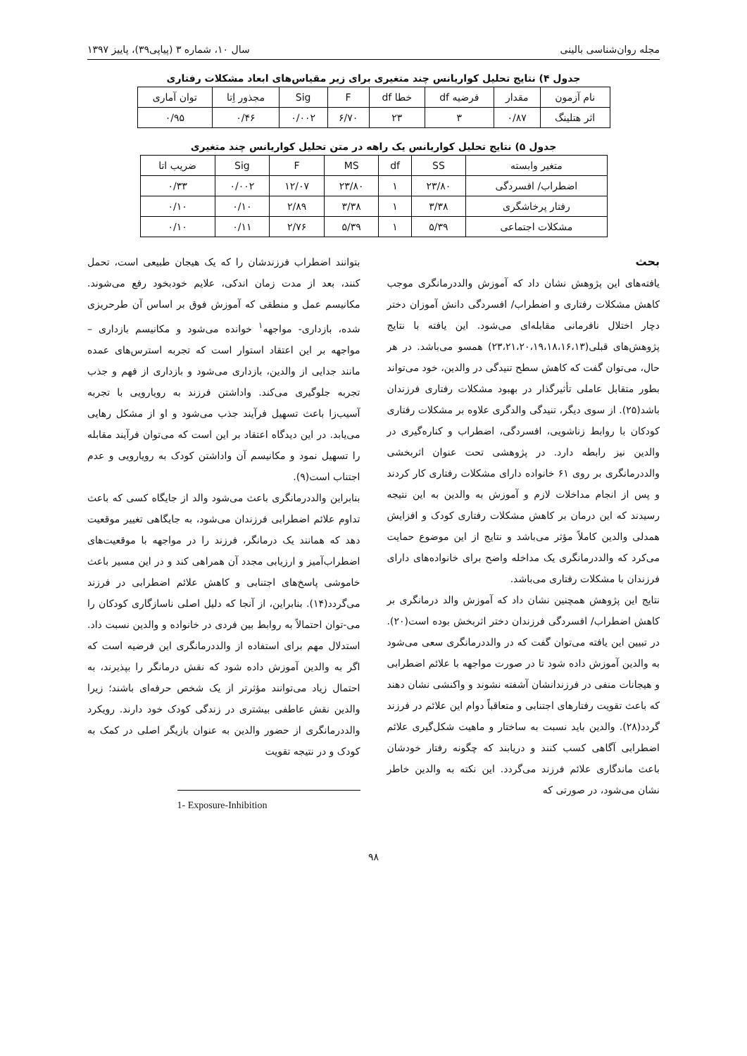مجله روان‌شناسی بالینی سال ۱۰، شماره ۳ (پیاپی۳۹)، پاییز ۱۳۹۷
جدول ۴) نتایج تحلیل کواریانس چند متغیری برای زیر مقیاس‌های ابعاد مشکلات رفتاری
| نام آزمون | مقدار | فرضیه df | خطا df | F | Sig | مجذور اِتا | توان آماری |
| --- | --- | --- | --- | --- | --- | --- | --- |
| اثر هتلینگ | ۰/۸۷ | ۳ | ۲۳ | ۶/۷۰ | ۰/۰۰۲ | ۰/۴۶ | ۰/۹۵ |
جدول ۵) نتایج تحلیل کواریانس یک راهه در متن تحلیل کواریانس چند متغیری
| متغیر وابسته | SS | df | MS | F | Sig | ضریب اتا |
| --- | --- | --- | --- | --- | --- | --- |
| اضطراب/ افسردگی | ۲۳/۸۰ | ۱ | ۲۳/۸۰ | ۱۲/۰۷ | ۰/۰۰۲ | ۰/۳۳ |
| رفتار پرخاشگری | ۳/۳۸ | ۱ | ۳/۳۸ | ۲/۸۹ | ۰/۱۰ | ۰/۱۰ |
| مشکلات اجتماعی | ۵/۳۹ | ۱ | ۵/۳۹ | ۲/۷۶ | ۰/۱۱ | ۰/۱۰ |
بحث
یافته‌های این پژوهش نشان داد که آموزش والددرمانگری موجب کاهش مشکلات رفتاری و اضطراب/ افسردگی دانش آموزان دختر دچار اختلال نافرمانی مقابله‌ای می‌شود. این یافته با نتایج پژوهش‌های قبلی(۲۳،۲۱،۲۰،۱۹،۱۸،۱۶،۱۳) همسو می‌باشد. در هر حال، می‌توان گفت که کاهش سطح تنیدگی در والدین، خود می‌تواند بطور متقابل عاملی تأثیرگذار در بهبود مشکلات رفتاری فرزندان باشد(۲۵). از سوی دیگر، تنیدگی والدگری علاوه بر مشکلات رفتاری کودکان با روابط زناشویی، افسردگی، اضطراب و کناره‌گیری در والدین نیز رابطه دارد. در پژوهشی تحت عنوان اثربخشی والددرمانگری بر روی ۶۱ خانواده دارای مشکلات رفتاری کار کردند و پس از انجام مداخلات لازم و آموزش به والدین به این نتیجه رسیدند که این درمان بر کاهش مشکلات رفتاری کودک و افزایش همدلی والدین کاملاً مؤثر می‌باشد و نتایج از این موضوع حمایت می‌کرد که والددرمانگری یک مداخله واضح برای خانواده‌های دارای فرزندان با مشکلات رفتاری می‌باشد.
نتایج این پژوهش همچنین نشان داد که آموزش والد درمانگری بر کاهش اضطراب/ افسردگی فرزندان دختر اثربخش بوده است(۲۰). در تبیین این یافته می‌توان گفت که در والددرمانگری سعی می‌شود به والدین آموزش داده شود تا در صورت مواجهه با علائم اضطرابی و هیجانات منفی در فرزندانشان آشفته نشوند و واکنشی نشان دهند که باعث تقویت رفتارهای اجتنابی و متعاقباً دوام این علائم در فرزند گردد(۲۸). والدین باید نسبت به ساختار و ماهیت شکل‌گیری علائم اضطرابی آگاهی کسب کنند و دریابند که چگونه رفتار خودشان باعث ماندگاری علائم فرزند می‌گردد. این نکته به والدین خاطر نشان می‌شود، در صورتی که
بتوانند اضطراب فرزندشان را که یک هیجان طبیعی است، تحمل کنند، بعد از مدت زمان اندکی، علایم خودبخود رفع می‌شوند. مکانیسم عمل و منطقی که آموزش فوق بر اساس آن طرحریزی شده، بازداری- مواجهه<sup>۱</sup> خوانده می‌شود و مکانیسم بازداری – مواجهه بر این اعتقاد استوار است که تجربه استرس‌های عمده مانند جدایی از والدین، بازداری می‌شود و بازداری از فهم و جذب تجربه جلوگیری می‌کند. واداشتن فرزند به رویارویی با تجربه آسیب‌زا باعث تسهیل فرآیند جذب می‌شود و او از مشکل رهایی می‌یابد. در این دیدگاه اعتقاد بر این است که می‌توان فرآیند مقابله را تسهیل نمود و مکانیسم آن واداشتن کودک به رویارویی و عدم اجتناب است(۹).
بنابراین والددرمانگری باعث می‌شود والد از جایگاه کسی که باعث تداوم علائم اضطرابی فرزندان می‌شود، به جایگاهی تغییر موقعیت دهد که همانند یک درمانگر، فرزند را در مواجهه با موقعیت‌های اضطراب‌آمیز و ارزیابی مجدد آن همراهی کند و در این مسیر باعث خاموشی پاسخ‌های اجتنابی و کاهش علائم اضطرابی در فرزند می‌گردد(۱۴). بنابراین، از آنجا که دلیل اصلی ناسازگاری کودکان را می-توان احتمالاً به روابط بین فردی در خانواده و والدین نسبت داد. استدلال مهم برای استفاده از والددرمانگری این فرضیه است که اگر به والدین آموزش داده شود که نقش درمانگر را بپذیرند، به احتمال زیاد می‌توانند مؤثرتر از یک شخص حرفه‌ای باشند؛ زیرا والدین نقش عاطفی بیشتری در زندگی کودک خود دارند. رویکرد والددرمانگری از حضور والدین به عنوان بازیگر اصلی در کمک به کودک و در نتیجه تقویت
1- Exposure-Inhibition
۹۸